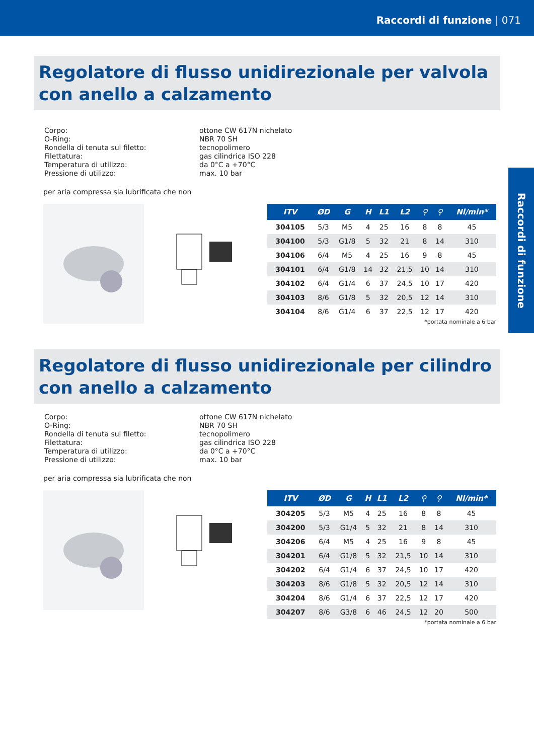Raccordi di funzione | 071
Raccordi di funzione
Regolatore di flusso unidirezionale per valvola con anello a calzamento
| Corpo: O-Ring: Rondella di tenuta sul filetto: Filettatura: Temperatura di utilizzo: Pressione di utilizzo: | ottone CW 617N nichelato NBR 70 SH tecnopolimero gas cilindrica ISO 228 da 0°C a +70°C max. 10 bar |
per aria compressa sia lubrificata che non
| ITV | ØD | G | H | L1 | L2 | ⚲ | ⚲ | Nl/min* |
| --- | --- | --- | --- | --- | --- | --- | --- | --- |
| 304105 | 5/3 | M5 | 4 | 25 | 16 | 8 | 8 | 45 |
| 304100 | 5/3 | G1/8 | 5 | 32 | 21 | 8 | 14 | 310 |
| 304106 | 6/4 | M5 | 4 | 25 | 16 | 9 | 8 | 45 |
| 304101 | 6/4 | G1/8 | 14 | 32 | 21,5 | 10 | 14 | 310 |
| 304102 | 6/4 | G1/4 | 6 | 37 | 24,5 | 10 | 17 | 420 |
| 304103 | 8/6 | G1/8 | 5 | 32 | 20,5 | 12 | 14 | 310 |
| 304104 | 8/6 | G1/4 | 6 | 37 | 22,5 | 12 | 17 | 420 |
*portata nominale a 6 bar
Regolatore di flusso unidirezionale per cilindro con anello a calzamento
| Corpo: O-Ring: Rondella di tenuta sul filetto: Filettatura: Temperatura di utilizzo: Pressione di utilizzo: | ottone CW 617N nichelato NBR 70 SH tecnopolimero gas cilindrica ISO 228 da 0°C a +70°C max. 10 bar |
per aria compressa sia lubrificata che non
| ITV | ØD | G | H | L1 | L2 | ⚲ | ⚲ | Nl/min* |
| --- | --- | --- | --- | --- | --- | --- | --- | --- |
| 304205 | 5/3 | M5 | 4 | 25 | 16 | 8 | 8 | 45 |
| 304200 | 5/3 | G1/4 | 5 | 32 | 21 | 8 | 14 | 310 |
| 304206 | 6/4 | M5 | 4 | 25 | 16 | 9 | 8 | 45 |
| 304201 | 6/4 | G1/8 | 5 | 32 | 21,5 | 10 | 14 | 310 |
| 304202 | 6/4 | G1/4 | 6 | 37 | 24,5 | 10 | 17 | 420 |
| 304203 | 8/6 | G1/8 | 5 | 32 | 20,5 | 12 | 14 | 310 |
| 304204 | 8/6 | G1/4 | 6 | 37 | 22,5 | 12 | 17 | 420 |
| 304207 | 8/6 | G3/8 | 6 | 46 | 24,5 | 12 | 20 | 500 |
*portata nominale a 6 bar